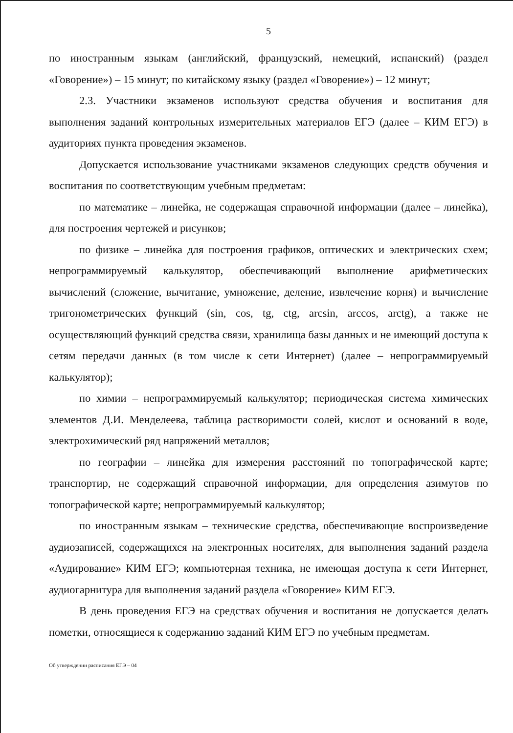5
по иностранным языкам (английский, французский, немецкий, испанский) (раздел «Говорение») – 15 минут; по китайскому языку (раздел «Говорение») – 12 минут;
2.3. Участники экзаменов используют средства обучения и воспитания для выполнения заданий контрольных измерительных материалов ЕГЭ (далее – КИМ ЕГЭ) в аудиториях пункта проведения экзаменов.
Допускается использование участниками экзаменов следующих средств обучения и воспитания по соответствующим учебным предметам:
по математике – линейка, не содержащая справочной информации (далее – линейка), для построения чертежей и рисунков;
по физике – линейка для построения графиков, оптических и электрических схем; непрограммируемый калькулятор, обеспечивающий выполнение арифметических вычислений (сложение, вычитание, умножение, деление, извлечение корня) и вычисление тригонометрических функций (sin, cos, tg, ctg, arcsin, arccos, arctg), а также не осуществляющий функций средства связи, хранилища базы данных и не имеющий доступа к сетям передачи данных (в том числе к сети Интернет) (далее – непрограммируемый калькулятор);
по химии – непрограммируемый калькулятор; периодическая система химических элементов Д.И. Менделеева, таблица растворимости солей, кислот и оснований в воде, электрохимический ряд напряжений металлов;
по географии – линейка для измерения расстояний по топографической карте; транспортир, не содержащий справочной информации, для определения азимутов по топографической карте; непрограммируемый калькулятор;
по иностранным языкам – технические средства, обеспечивающие воспроизведение аудиозаписей, содержащихся на электронных носителях, для выполнения заданий раздела «Аудирование» КИМ ЕГЭ; компьютерная техника, не имеющая доступа к сети Интернет, аудиогарнитура для выполнения заданий раздела «Говорение» КИМ ЕГЭ.
В день проведения ЕГЭ на средствах обучения и воспитания не допускается делать пометки, относящиеся к содержанию заданий КИМ ЕГЭ по учебным предметам.
Об утверждении расписания ЕГЭ – 04